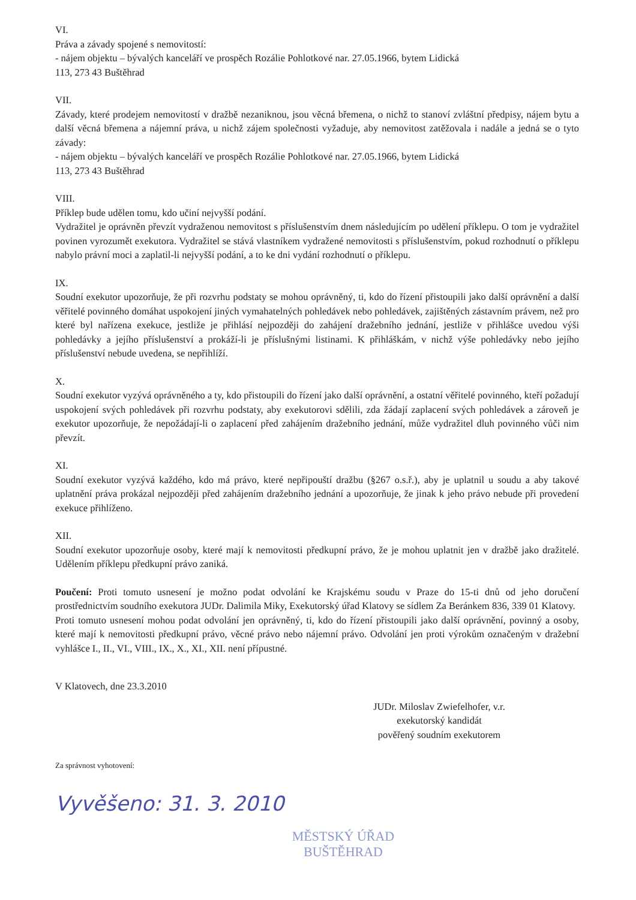VI.
Práva a závady spojené s nemovitostí:
- nájem objektu – bývalých kanceláří ve prospěch Rozálie Pohlotkové nar. 27.05.1966, bytem Lidická
113, 273 43 Buštěhrad
VII.
Závady, které prodejem nemovitostí v dražbě nezaniknou, jsou věcná břemena, o nichž to stanoví zvláštní předpisy, nájem bytu a další věcná břemena a nájemní práva, u nichž zájem společnosti vyžaduje, aby nemovitost zatěžovala i nadále a jedná se o tyto závady:
- nájem objektu – bývalých kanceláří ve prospěch Rozálie Pohlotkové nar. 27.05.1966, bytem Lidická
113, 273 43 Buštěhrad
VIII.
Příklep bude udělen tomu, kdo učiní nejvyšší podání.
Vydražitel je oprávněn převzít vydraženou nemovitost s příslušenstvím dnem následujícím po udělení příklepu. O tom je vydražitel povinen vyrozumět exekutora. Vydražitel se stává vlastníkem vydražené nemovitosti s příslušenstvím, pokud rozhodnutí o příklepu nabylo právní moci a zaplatil-li nejvyšší podání, a to ke dni vydání rozhodnutí o příklepu.
IX.
Soudní exekutor upozorňuje, že při rozvrhu podstaty se mohou oprávněný, ti, kdo do řízení přistoupili jako další oprávnění a další věřitelé povinného domáhat uspokojení jiných vymahatelných pohledávek nebo pohledávek, zajištěných zástavním právem, než pro které byl nařízena exekuce, jestliže je přihlásí nejpozději do zahájení dražebního jednání, jestliže v přihlášce uvedou výši pohledávky a jejího příslušenství a prokáží-li je příslušnými listinami. K přihláškám, v nichž výše pohledávky nebo jejího příslušenství nebude uvedena, se nepřihlíží.
X.
Soudní exekutor vyzývá oprávněného a ty, kdo přistoupili do řízení jako další oprávnění, a ostatní věřitelé povinného, kteří požadují uspokojení svých pohledávek při rozvrhu podstaty, aby exekutorovi sdělili, zda žádají zaplacení svých pohledávek a zároveň je exekutor upozorňuje, že nepožádají-li o zaplacení před zahájením dražebního jednání, může vydražitel dluh povinného vůči nim převzít.
XI.
Soudní exekutor vyzývá každého, kdo má právo, které nepřipouští dražbu (§267 o.s.ř.), aby je uplatnil u soudu a aby takové uplatnění práva prokázal nejpozději před zahájením dražebního jednání a upozorňuje, že jinak k jeho právo nebude při provedení exekuce přihlíženo.
XII.
Soudní exekutor upozorňuje osoby, které mají k nemovitosti předkupní právo, že je mohou uplatnit jen v dražbě jako dražitelé. Udělením příklepu předkupní právo zaniká.
Poučení: Proti tomuto usnesení je možno podat odvolání ke Krajskému soudu v Praze do 15-ti dnů od jeho doručení prostřednictvím soudního exekutora JUDr. Dalimila Miky, Exekutorský úřad Klatovy se sídlem Za Beránkem 836, 339 01 Klatovy.
Proti tomuto usnesení mohou podat odvolání jen oprávněný, ti, kdo do řízení přistoupili jako další oprávnění, povinný a osoby, které mají k nemovitosti předkupní právo, věcné právo nebo nájemní právo. Odvolání jen proti výrokům označeným v dražební vyhlášce I., II., VI., VIII., IX., X., XI., XII. není přípustné.
V Klatovech, dne 23.3.2010
JUDr. Miloslav Zwiefelhofer, v.r.
exekutorský kandidát
pověřený soudním exekutorem
Za správnost vyhotovení:
Vyvěšeno: 31. 3. 2010
MĚSTSKÝ ÚŘAD
BUŠTĚHRAD